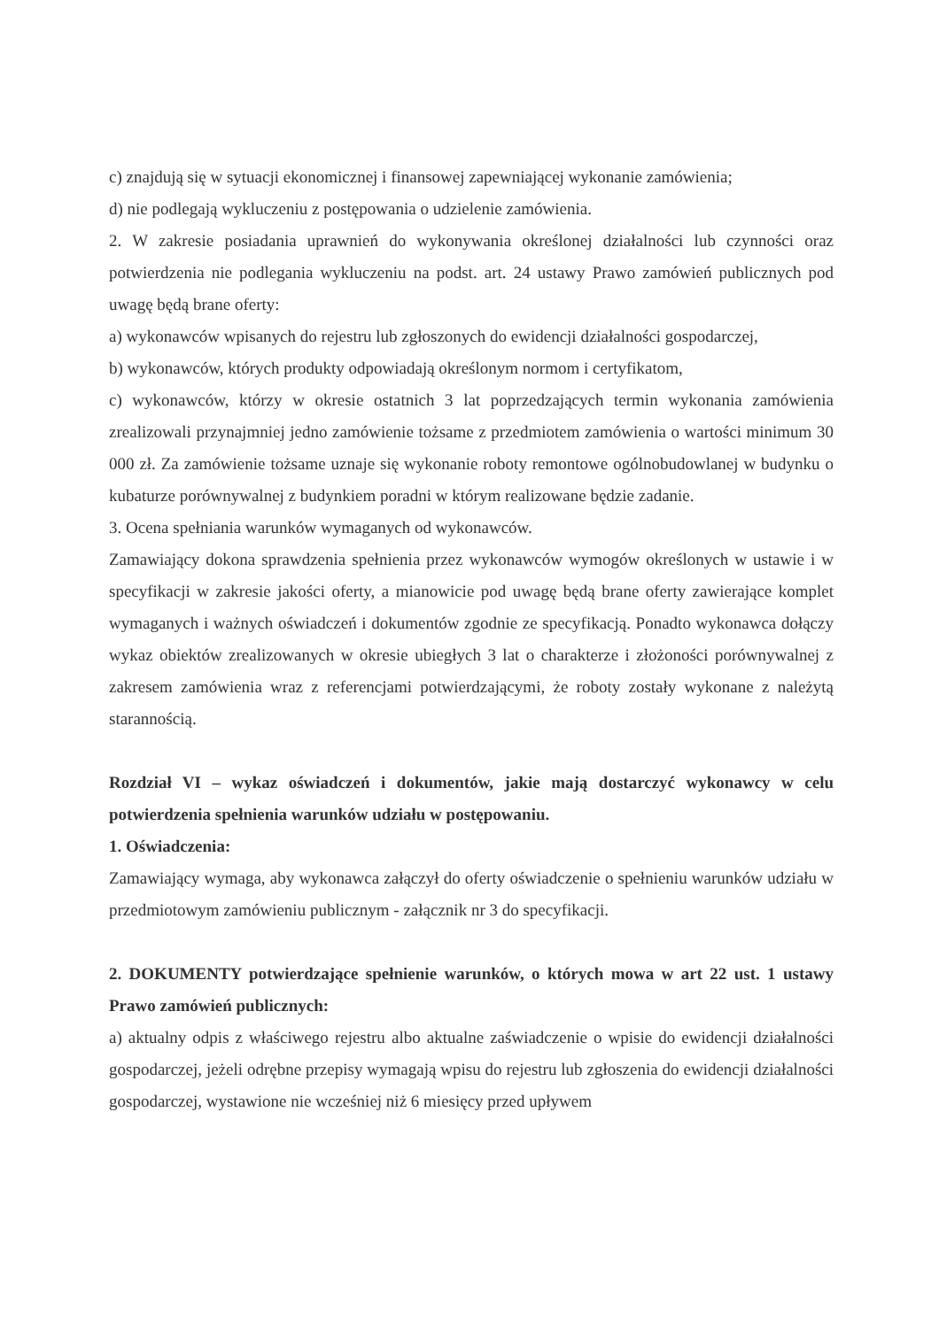c) znajdują się w sytuacji ekonomicznej i finansowej zapewniającej wykonanie zamówienia;
d) nie podlegają wykluczeniu z postępowania o udzielenie zamówienia.
2. W zakresie posiadania uprawnień do wykonywania określonej działalności lub czynności oraz potwierdzenia nie podlegania wykluczeniu na podst. art. 24 ustawy Prawo zamówień publicznych pod uwagę będą brane oferty:
a) wykonawców wpisanych do rejestru lub zgłoszonych do ewidencji działalności gospodarczej,
b) wykonawców, których produkty odpowiadają określonym normom i certyfikatom,
c) wykonawców, którzy w okresie ostatnich 3 lat poprzedzających termin wykonania zamówienia zrealizowali przynajmniej jedno zamówienie tożsame z przedmiotem zamówienia o wartości minimum 30 000 zł. Za zamówienie tożsame uznaje się wykonanie roboty remontowe ogólnobudowlanej w budynku o kubaturze porównywalnej z budynkiem poradni w którym realizowane będzie zadanie.
3. Ocena spełniania warunków wymaganych od wykonawców.
Zamawiający dokona sprawdzenia spełnienia przez wykonawców wymogów określonych w ustawie i w specyfikacji w zakresie jakości oferty, a mianowicie pod uwagę będą brane oferty zawierające komplet wymaganych i ważnych oświadczeń i dokumentów zgodnie ze specyfikacją. Ponadto wykonawca dołączy wykaz obiektów zrealizowanych w okresie ubiegłych 3 lat o charakterze i złożoności porównywalnej z zakresem zamówienia wraz z referencjami potwierdzającymi, że roboty zostały wykonane z należytą starannością.
Rozdział VI – wykaz oświadczeń i dokumentów, jakie mają dostarczyć wykonawcy w celu potwierdzenia spełnienia warunków udziału w postępowaniu.
1. Oświadczenia:
Zamawiający wymaga, aby wykonawca załączył do oferty oświadczenie o spełnieniu warunków udziału w przedmiotowym zamówieniu publicznym - załącznik nr 3 do specyfikacji.
2. DOKUMENTY potwierdzające spełnienie warunków, o których mowa w art 22 ust. 1 ustawy Prawo zamówień publicznych:
a) aktualny odpis z właściwego rejestru albo aktualne zaświadczenie o wpisie do ewidencji działalności gospodarczej, jeżeli odrębne przepisy wymagają wpisu do rejestru lub zgłoszenia do ewidencji działalności gospodarczej, wystawione nie wcześniej niż 6 miesięcy przed upływem